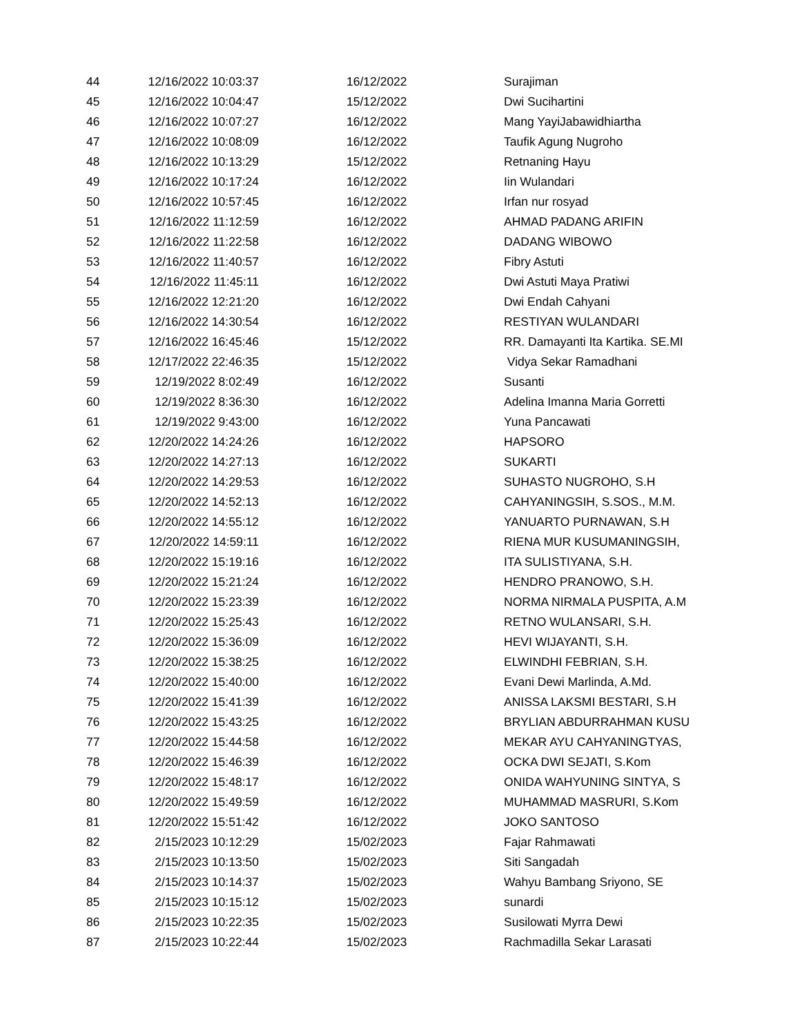| 44 | 12/16/2022 10:03:37 | 16/12/2022 | Surajiman |
| 45 | 12/16/2022 10:04:47 | 15/12/2022 | Dwi Sucihartini |
| 46 | 12/16/2022 10:07:27 | 16/12/2022 | Mang YayiJabawidhiartha |
| 47 | 12/16/2022 10:08:09 | 16/12/2022 | Taufik Agung Nugroho |
| 48 | 12/16/2022 10:13:29 | 15/12/2022 | Retnaning Hayu |
| 49 | 12/16/2022 10:17:24 | 16/12/2022 | Iin Wulandari |
| 50 | 12/16/2022 10:57:45 | 16/12/2022 | Irfan nur rosyad |
| 51 | 12/16/2022 11:12:59 | 16/12/2022 | AHMAD PADANG ARIFIN |
| 52 | 12/16/2022 11:22:58 | 16/12/2022 | DADANG WIBOWO |
| 53 | 12/16/2022 11:40:57 | 16/12/2022 | Fibry Astuti |
| 54 | 12/16/2022 11:45:11 | 16/12/2022 | Dwi Astuti Maya Pratiwi |
| 55 | 12/16/2022 12:21:20 | 16/12/2022 | Dwi Endah Cahyani |
| 56 | 12/16/2022 14:30:54 | 16/12/2022 | RESTIYAN WULANDARI |
| 57 | 12/16/2022 16:45:46 | 15/12/2022 | RR. Damayanti Ita Kartika. SE.MI |
| 58 | 12/17/2022 22:46:35 | 15/12/2022 | Vidya Sekar Ramadhani |
| 59 | 12/19/2022 8:02:49 | 16/12/2022 | Susanti |
| 60 | 12/19/2022 8:36:30 | 16/12/2022 | Adelina Imanna Maria Gorretti |
| 61 | 12/19/2022 9:43:00 | 16/12/2022 | Yuna Pancawati |
| 62 | 12/20/2022 14:24:26 | 16/12/2022 | HAPSORO |
| 63 | 12/20/2022 14:27:13 | 16/12/2022 | SUKARTI |
| 64 | 12/20/2022 14:29:53 | 16/12/2022 | SUHASTO NUGROHO, S.H |
| 65 | 12/20/2022 14:52:13 | 16/12/2022 | CAHYANINGSIH, S.SOS., M.M. |
| 66 | 12/20/2022 14:55:12 | 16/12/2022 | YANUARTO PURNAWAN, S.H |
| 67 | 12/20/2022 14:59:11 | 16/12/2022 | RIENA MUR KUSUMANINGSIH, |
| 68 | 12/20/2022 15:19:16 | 16/12/2022 | ITA SULISTIYANA, S.H. |
| 69 | 12/20/2022 15:21:24 | 16/12/2022 | HENDRO PRANOWO, S.H. |
| 70 | 12/20/2022 15:23:39 | 16/12/2022 | NORMA NIRMALA PUSPITA, A.M |
| 71 | 12/20/2022 15:25:43 | 16/12/2022 | RETNO WULANSARI, S.H. |
| 72 | 12/20/2022 15:36:09 | 16/12/2022 | HEVI WIJAYANTI, S.H. |
| 73 | 12/20/2022 15:38:25 | 16/12/2022 | ELWINDHI FEBRIAN, S.H. |
| 74 | 12/20/2022 15:40:00 | 16/12/2022 | Evani Dewi Marlinda, A.Md. |
| 75 | 12/20/2022 15:41:39 | 16/12/2022 | ANISSA LAKSMI BESTARI, S.H |
| 76 | 12/20/2022 15:43:25 | 16/12/2022 | BRYLIAN ABDURRAHMAN KUSU |
| 77 | 12/20/2022 15:44:58 | 16/12/2022 | MEKAR AYU CAHYANINGTYAS, |
| 78 | 12/20/2022 15:46:39 | 16/12/2022 | OCKA DWI SEJATI, S.Kom |
| 79 | 12/20/2022 15:48:17 | 16/12/2022 | ONIDA WAHYUNING SINTYA, S |
| 80 | 12/20/2022 15:49:59 | 16/12/2022 | MUHAMMAD MASRURI, S.Kom |
| 81 | 12/20/2022 15:51:42 | 16/12/2022 | JOKO SANTOSO |
| 82 | 2/15/2023 10:12:29 | 15/02/2023 | Fajar Rahmawati |
| 83 | 2/15/2023 10:13:50 | 15/02/2023 | Siti Sangadah |
| 84 | 2/15/2023 10:14:37 | 15/02/2023 | Wahyu Bambang Sriyono, SE |
| 85 | 2/15/2023 10:15:12 | 15/02/2023 | sunardi |
| 86 | 2/15/2023 10:22:35 | 15/02/2023 | Susilowati Myrra Dewi |
| 87 | 2/15/2023 10:22:44 | 15/02/2023 | Rachmadilla Sekar Larasati |